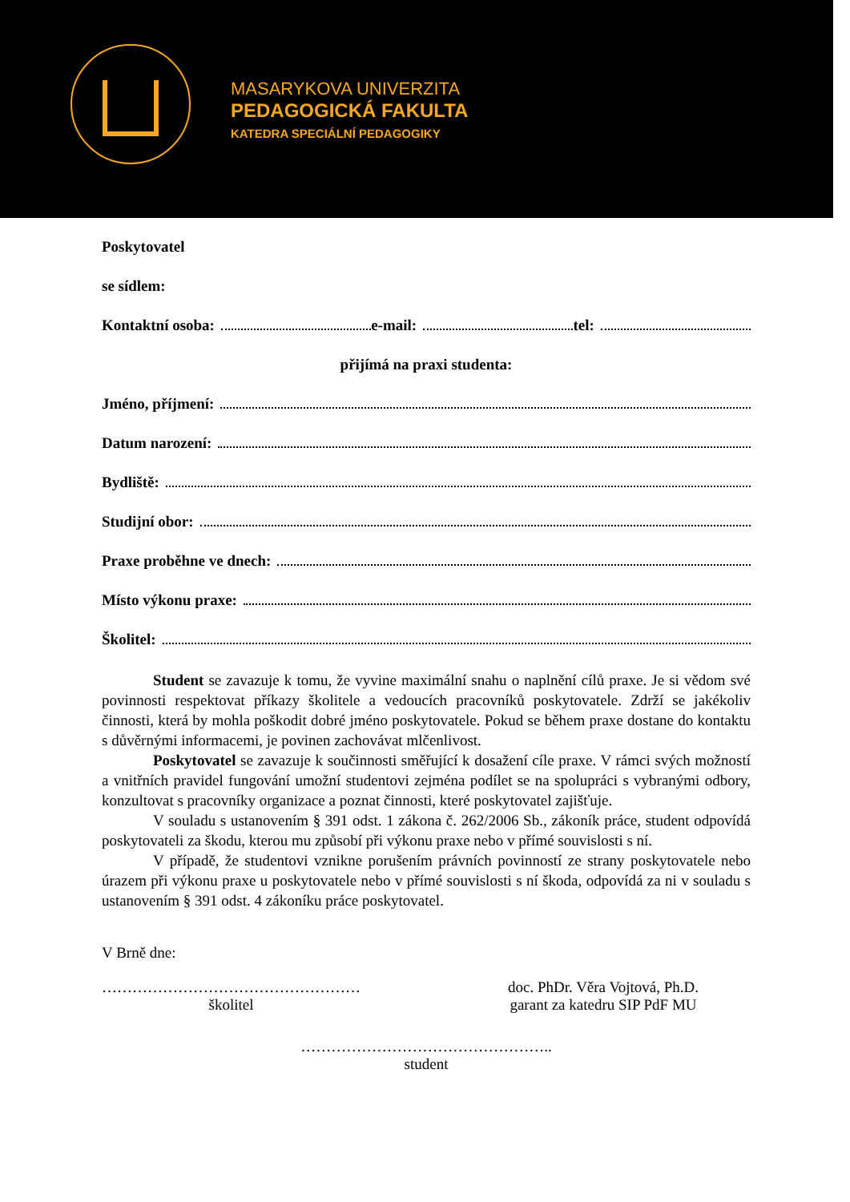MASARYKOVA UNIVERZITA
PEDAGOGICKÁ FAKULTA
KATEDRA SPECIÁLNÍ PEDAGOGIKY
Poskytovatel
se sídlem:
Kontaktní osoba: e-mail: tel:
přijímá na praxi studenta:
Jméno, příjmení:
Datum narození:
Bydliště:
Studijní obor:
Praxe proběhne ve dnech:
Místo výkonu praxe:
Školitel:
Student se zavazuje k tomu, že vyvine maximální snahu o naplnění cílů praxe. Je si vědom své povinnosti respektovat příkazy školitele a vedoucích pracovníků poskytovatele. Zdrží se jakékoliv činnosti, která by mohla poškodit dobré jméno poskytovatele. Pokud se během praxe dostane do kontaktu s důvěrnými informacemi, je povinen zachovávat mlčenlivost.
Poskytovatel se zavazuje k součinnosti směřující k dosažení cíle praxe. V rámci svých možností a vnitřních pravidel fungování umožní studentovi zejména podílet se na spolupráci s vybranými odbory, konzultovat s pracovníky organizace a poznat činnosti, které poskytovatel zajišťuje.
V souladu s ustanovením § 391 odst. 1 zákona č. 262/2006 Sb., zákoník práce, student odpovídá poskytovateli za škodu, kterou mu způsobí při výkonu praxe nebo v přímé souvislosti s ní.
V případě, že studentovi vznikne porušením právních povinností ze strany poskytovatele nebo úrazem při výkonu praxe u poskytovatele nebo v přímé souvislosti s ní škoda, odpovídá za ni v souladu s ustanovením § 391 odst. 4 zákoníku práce poskytovatel.
V Brně dne:
……………………………………………
školitel
doc. PhDr. Věra Vojtová, Ph.D.
garant za katedru SIP PdF MU
…………………………………………..
student